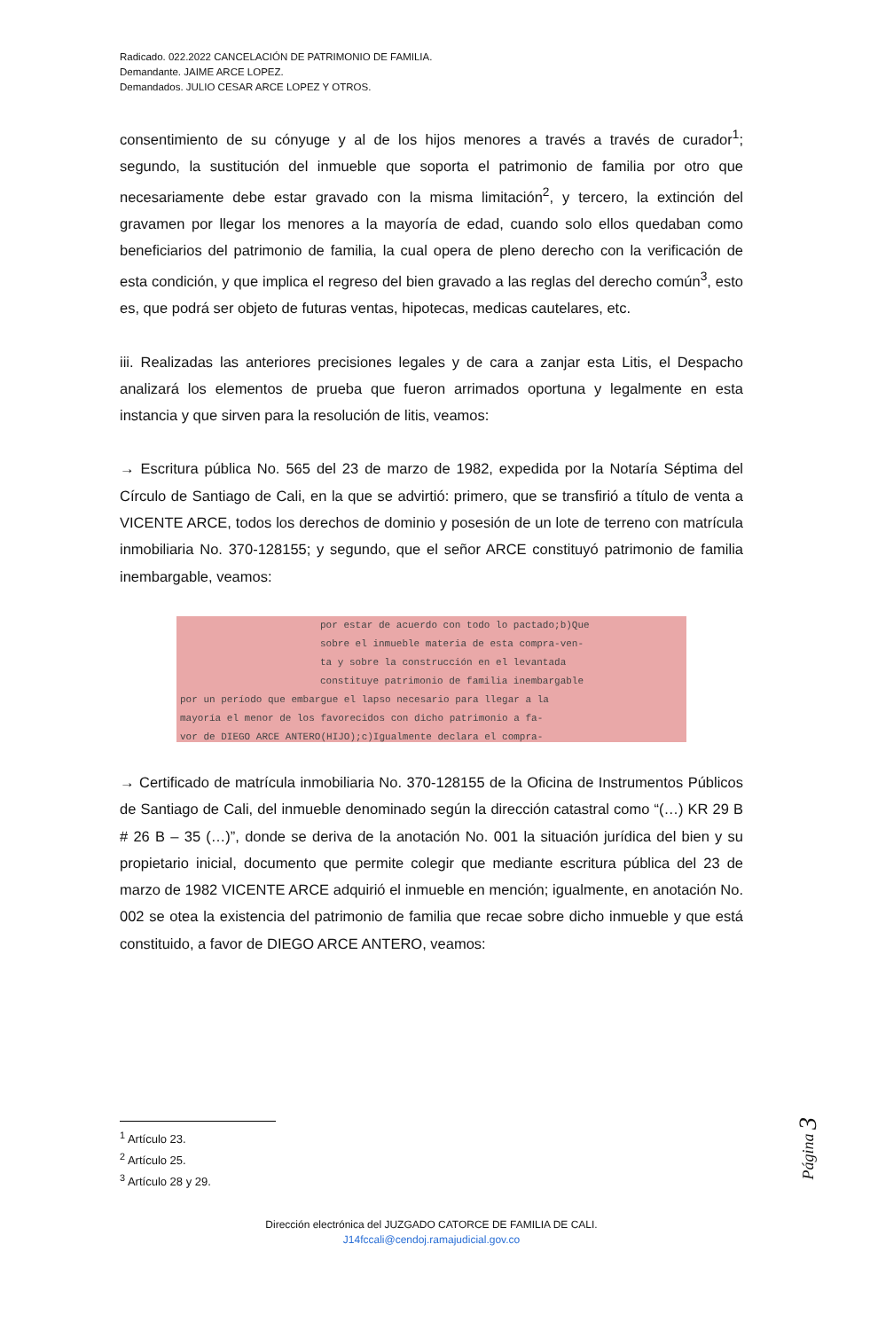Radicado. 022.2022 CANCELACIÓN DE PATRIMONIO DE FAMILIA.
Demandante. JAIME ARCE LOPEZ.
Demandados. JULIO CESAR ARCE LOPEZ Y OTROS.
consentimiento de su cónyuge y al de los hijos menores a través a través de curador<sup>1</sup>; segundo, la sustitución del inmueble que soporta el patrimonio de familia por otro que necesariamente debe estar gravado con la misma limitación<sup>2</sup>, y tercero, la extinción del gravamen por llegar los menores a la mayoría de edad, cuando solo ellos quedaban como beneficiarios del patrimonio de familia, la cual opera de pleno derecho con la verificación de esta condición, y que implica el regreso del bien gravado a las reglas del derecho común<sup>3</sup>, esto es, que podrá ser objeto de futuras ventas, hipotecas, medicas cautelares, etc.
iii. Realizadas las anteriores precisiones legales y de cara a zanjar esta Litis, el Despacho analizará los elementos de prueba que fueron arrimados oportuna y legalmente en esta instancia y que sirven para la resolución de litis, veamos:
→ Escritura pública No. 565 del 23 de marzo de 1982, expedida por la Notaría Séptima del Círculo de Santiago de Cali, en la que se advirtió: primero, que se transfirió a título de venta a VICENTE ARCE, todos los derechos de dominio y posesión de un lote de terreno con matrícula inmobiliaria No. 370-128155; y segundo, que el señor ARCE constituyó patrimonio de familia inembargable, veamos:
por estar de acuerdo con todo lo pactado;b)Que
sobre el inmueble materia de esta compra-ven-
ta y sobre la construcción en el levantada
constituye patrimonio de familia inembargable
por un período que embargue el lapso necesario para llegar a la
mayoría el menor de los favorecidos con dicho patrimonio a fa-
vor de DIEGO ARCE ANTERO(HIJO);c)Igualmente declara el compra-
→ Certificado de matrícula inmobiliaria No. 370-128155 de la Oficina de Instrumentos Públicos de Santiago de Cali, del inmueble denominado según la dirección catastral como “(…) KR 29 B # 26 B – 35 (…)”, donde se deriva de la anotación No. 001 la situación jurídica del bien y su propietario inicial, documento que permite colegir que mediante escritura pública del 23 de marzo de 1982 VICENTE ARCE adquirió el inmueble en mención; igualmente, en anotación No. 002 se otea la existencia del patrimonio de familia que recae sobre dicho inmueble y que está constituido, a favor de DIEGO ARCE ANTERO, veamos:
<sup>1</sup> Artículo 23.
<sup>2</sup> Artículo 25.
<sup>3</sup> Artículo 28 y 29.
Dirección electrónica del JUZGADO CATORCE DE FAMILIA DE CALI.
J14fccali@cendoj.ramajudicial.gov.co
Página 3